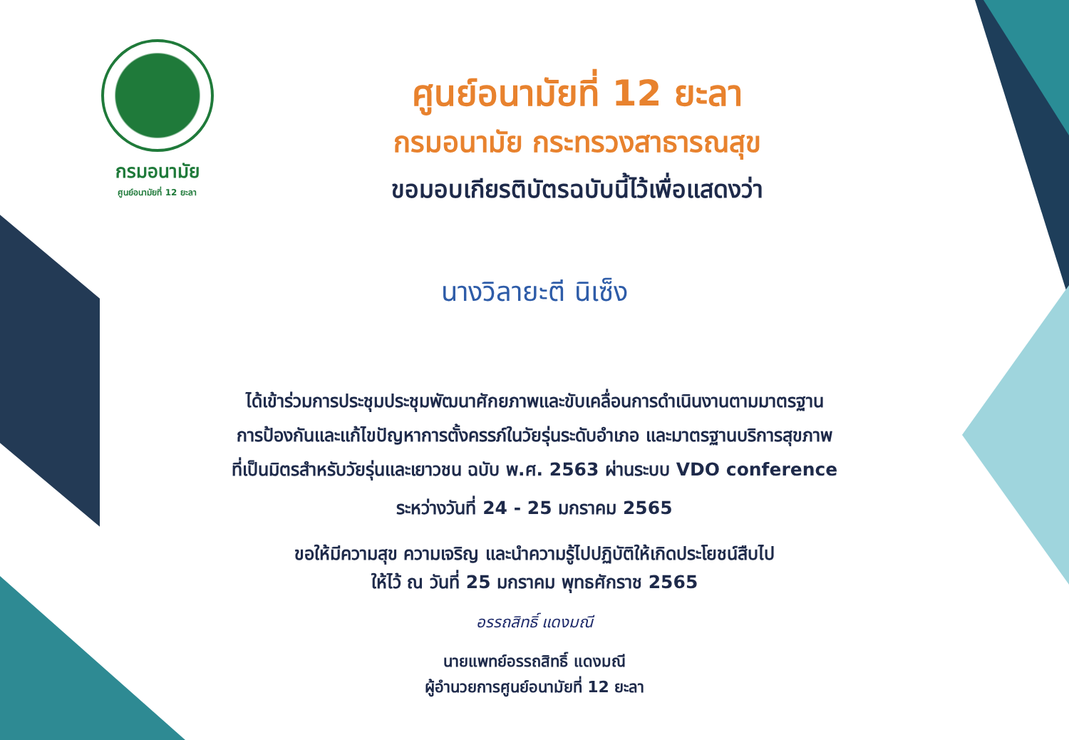กรมอนามัย
ศูนย์อนามัยที่ 12 ยะลา
ศูนย์อนามัยที่ 12 ยะลา
กรมอนามัย กระทรวงสาธารณสุข
ขอมอบเกียรติบัตรฉบับนี้ไว้เพื่อแสดงว่า
นางวิลายะตี นิเซ็ง
ได้เข้าร่วมการประชุมประชุมพัฒนาศักยภาพและขับเคลื่อนการดำเนินงานตามมาตรฐาน
การป้องกันและแก้ไขปัญหาการตั้งครรภ์ในวัยรุ่นระดับอำเภอ และมาตรฐานบริการสุขภาพ
ที่เป็นมิตรสำหรับวัยรุ่นและเยาวชน ฉบับ พ.ศ. 2563 ผ่านระบบ VDO conference
ระหว่างวันที่ 24 - 25 มกราคม 2565
ขอให้มีความสุข ความเจริญ และนำความรู้ไปปฏิบัติให้เกิดประโยชน์สืบไป
ให้ไว้ ณ วันที่ 25 มกราคม พุทธศักราช 2565
อรรถสิทธิ์ แดงมณี
นายแพทย์อรรถสิทธิ์ แดงมณี
ผู้อำนวยการศูนย์อนามัยที่ 12 ยะลา